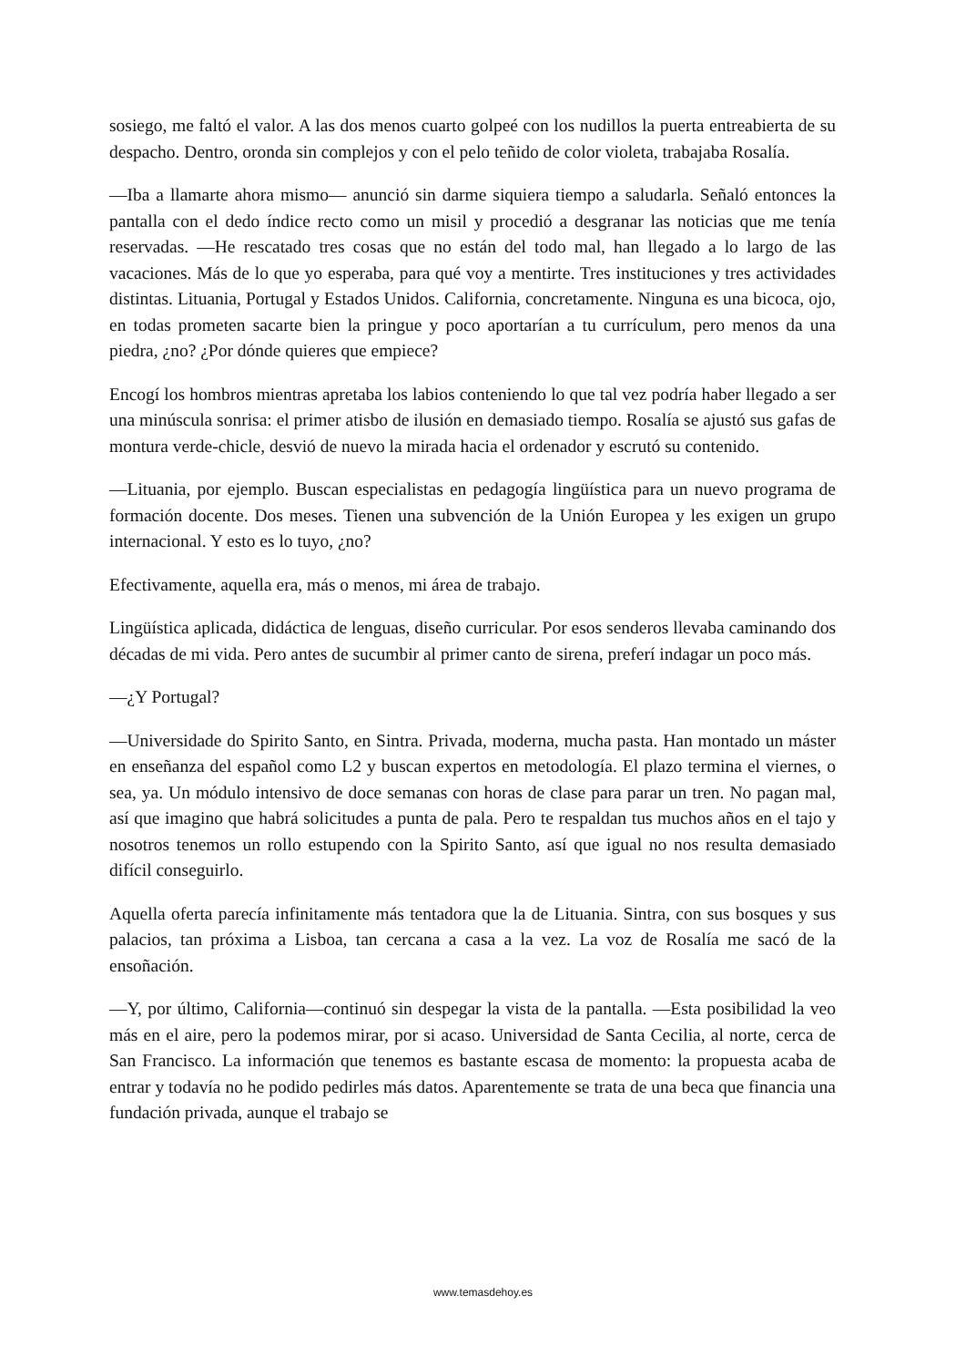sosiego, me faltó el valor. A las dos menos cuarto golpeé con los nudillos la puerta entreabierta de su despacho. Dentro, oronda sin complejos y con el pelo teñido de color violeta, trabajaba Rosalía.
—Iba a llamarte ahora mismo— anunció sin darme siquiera tiempo a saludarla. Señaló entonces la pantalla con el dedo índice recto como un misil y procedió a desgranar las noticias que me tenía reservadas. —He rescatado tres cosas que no están del todo mal, han llegado a lo largo de las vacaciones. Más de lo que yo esperaba, para qué voy a mentirte. Tres instituciones y tres actividades distintas. Lituania, Portugal y Estados Unidos. California, concretamente. Ninguna es una bicoca, ojo, en todas prometen sacarte bien la pringue y poco aportarían a tu currículum, pero menos da una piedra, ¿no? ¿Por dónde quieres que empiece?
Encogí los hombros mientras apretaba los labios conteniendo lo que tal vez podría haber llegado a ser una minúscula sonrisa: el primer atisbo de ilusión en demasiado tiempo. Rosalía se ajustó sus gafas de montura verde-chicle, desvió de nuevo la mirada hacia el ordenador y escrutó su contenido.
—Lituania, por ejemplo. Buscan especialistas en pedagogía lingüística para un nuevo programa de formación docente. Dos meses. Tienen una subvención de la Unión Europea y les exigen un grupo internacional. Y esto es lo tuyo, ¿no?
Efectivamente, aquella era, más o menos, mi área de trabajo.
Lingüística aplicada, didáctica de lenguas, diseño curricular. Por esos senderos llevaba caminando dos décadas de mi vida. Pero antes de sucumbir al primer canto de sirena, preferí indagar un poco más.
—¿Y Portugal?
—Universidade do Spirito Santo, en Sintra. Privada, moderna, mucha pasta. Han montado un máster en enseñanza del español como L2 y buscan expertos en metodología. El plazo termina el viernes, o sea, ya. Un módulo intensivo de doce semanas con horas de clase para parar un tren. No pagan mal, así que imagino que habrá solicitudes a punta de pala. Pero te respaldan tus muchos años en el tajo y nosotros tenemos un rollo estupendo con la Spirito Santo, así que igual no nos resulta demasiado difícil conseguirlo.
Aquella oferta parecía infinitamente más tentadora que la de Lituania. Sintra, con sus bosques y sus palacios, tan próxima a Lisboa, tan cercana a casa a la vez. La voz de Rosalía me sacó de la ensoñación.
—Y, por último, California—continuó sin despegar la vista de la pantalla. —Esta posibilidad la veo más en el aire, pero la podemos mirar, por si acaso. Universidad de Santa Cecilia, al norte, cerca de San Francisco. La información que tenemos es bastante escasa de momento: la propuesta acaba de entrar y todavía no he podido pedirles más datos. Aparentemente se trata de una beca que financia una fundación privada, aunque el trabajo se
www.temasdehoy.es